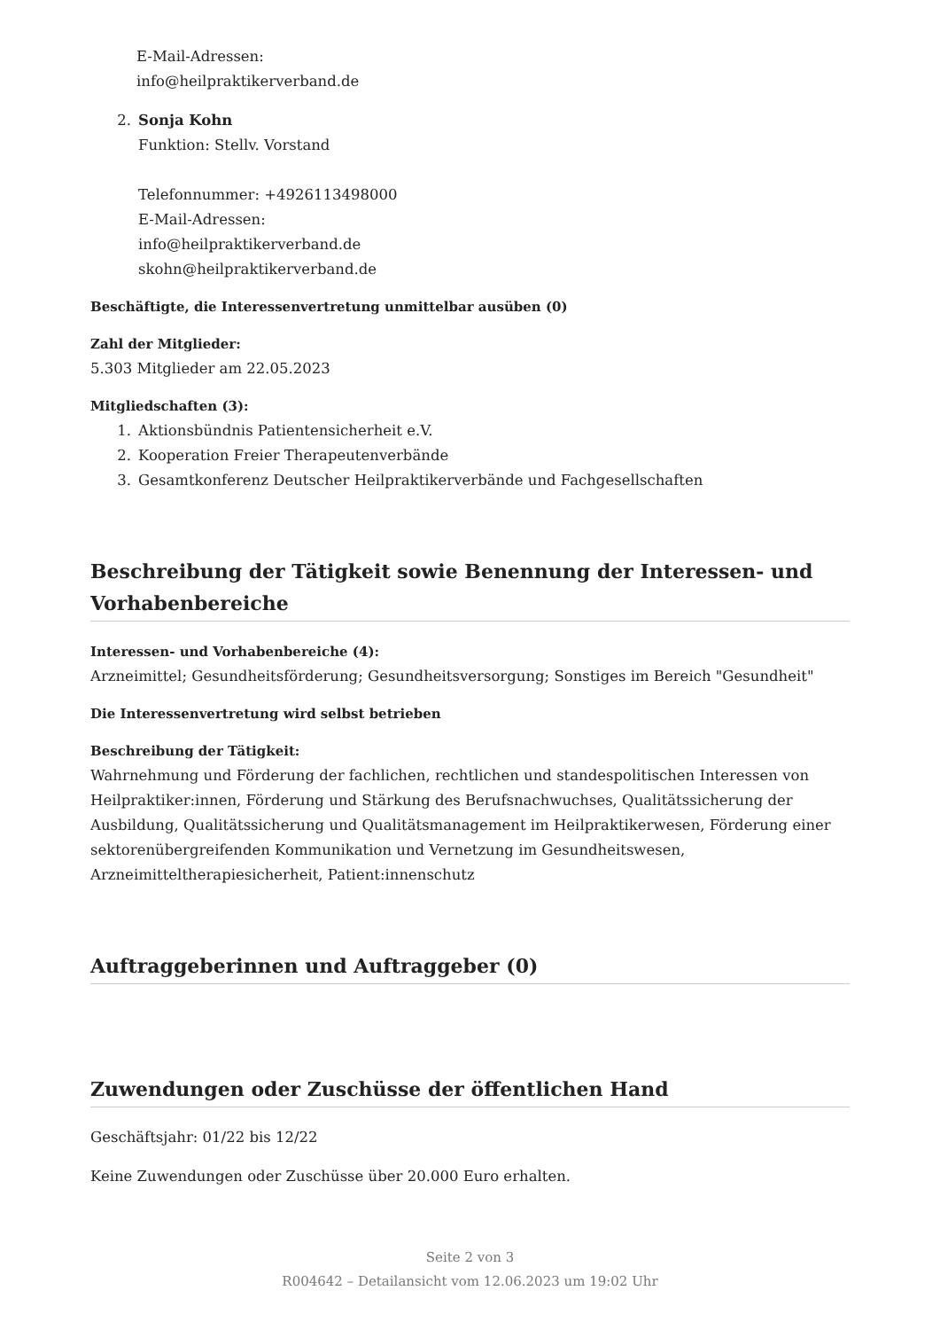E-Mail-Adressen:
info@heilpraktikerverband.de
2. Sonja Kohn
Funktion: Stellv. Vorstand
Telefonnummer: +4926113498000
E-Mail-Adressen:
info@heilpraktikerverband.de
skohn@heilpraktikerverband.de
Beschäftigte, die Interessenvertretung unmittelbar ausüben (0)
Zahl der Mitglieder:
5.303 Mitglieder am 22.05.2023
Mitgliedschaften (3):
1. Aktionsbündnis Patientensicherheit e.V.
2. Kooperation Freier Therapeutenverbände
3. Gesamtkonferenz Deutscher Heilpraktikerverbände und Fachgesellschaften
Beschreibung der Tätigkeit sowie Benennung der Interessen- und Vorhabenbereiche
Interessen- und Vorhabenbereiche (4):
Arzneimittel; Gesundheitsförderung; Gesundheitsversorgung; Sonstiges im Bereich "Gesundheit"
Die Interessenvertretung wird selbst betrieben
Beschreibung der Tätigkeit:
Wahrnehmung und Förderung der fachlichen, rechtlichen und standespolitischen Interessen von Heilpraktiker:innen, Förderung und Stärkung des Berufsnachwuchses, Qualitätssicherung der Ausbildung, Qualitätssicherung und Qualitätsmanagement im Heilpraktikerwesen, Förderung einer sektorenübergreifenden Kommunikation und Vernetzung im Gesundheitswesen, Arzneimitteltherapiesicherheit, Patient:innenschutz
Auftraggeberinnen und Auftraggeber (0)
Zuwendungen oder Zuschüsse der öffentlichen Hand
Geschäftsjahr: 01/22 bis 12/22
Keine Zuwendungen oder Zuschüsse über 20.000 Euro erhalten.
Seite 2 von 3
R004642 – Detailansicht vom 12.06.2023 um 19:02 Uhr